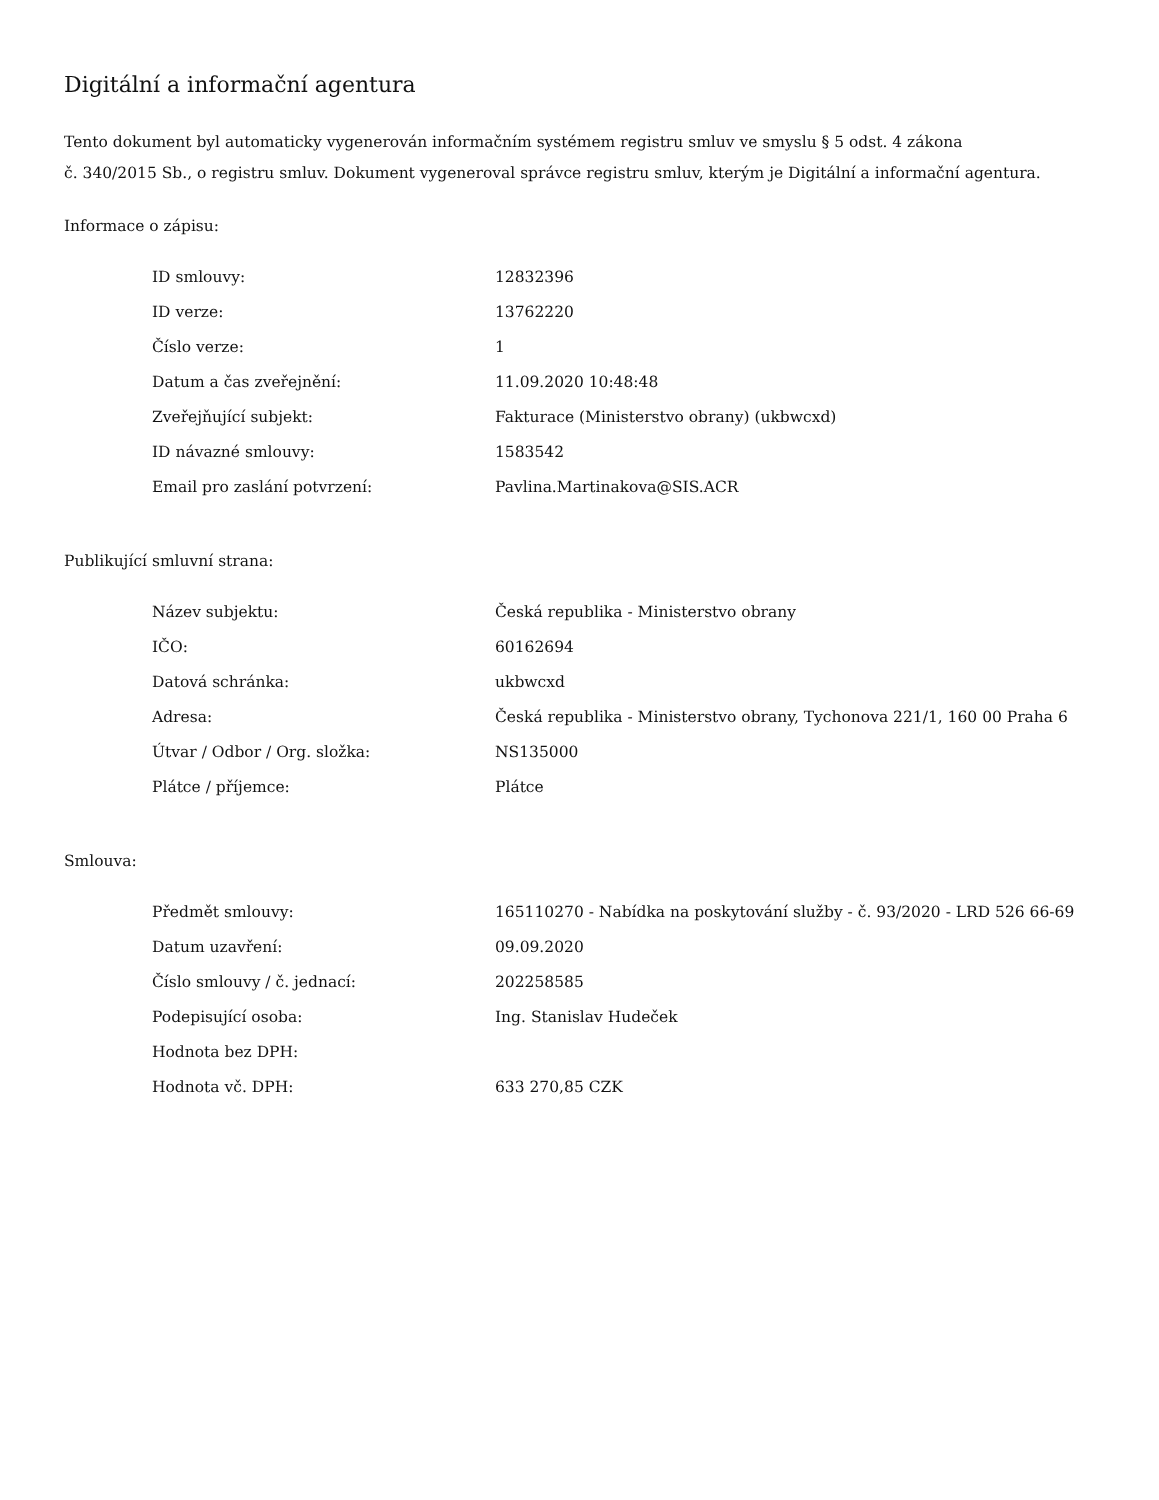Digitální a informační agentura
Tento dokument byl automaticky vygenerován informačním systémem registru smluv ve smyslu § 5 odst. 4 zákona
č. 340/2015 Sb., o registru smluv. Dokument vygeneroval správce registru smluv, kterým je Digitální a informační agentura.
Informace o zápisu:
| ID smlouvy: | 12832396 |
| ID verze: | 13762220 |
| Číslo verze: | 1 |
| Datum a čas zveřejnění: | 11.09.2020 10:48:48 |
| Zveřejňující subjekt: | Fakturace (Ministerstvo obrany) (ukbwcxd) |
| ID návazné smlouvy: | 1583542 |
| Email pro zaslání potvrzení: | Pavlina.Martinakova@SIS.ACR |
Publikující smluvní strana:
| Název subjektu: | Česká republika - Ministerstvo obrany |
| IČO: | 60162694 |
| Datová schránka: | ukbwcxd |
| Adresa: | Česká republika - Ministerstvo obrany, Tychonova 221/1, 160 00 Praha 6 |
| Útvar / Odbor / Org. složka: | NS135000 |
| Plátce / příjemce: | Plátce |
Smlouva:
| Předmět smlouvy: | 165110270 - Nabídka na poskytování služby - č. 93/2020 - LRD 526 66-69 |
| Datum uzavření: | 09.09.2020 |
| Číslo smlouvy / č. jednací: | 202258585 |
| Podepisující osoba: | Ing. Stanislav Hudeček |
| Hodnota bez DPH: | |
| Hodnota vč. DPH: | 633 270,85 CZK |